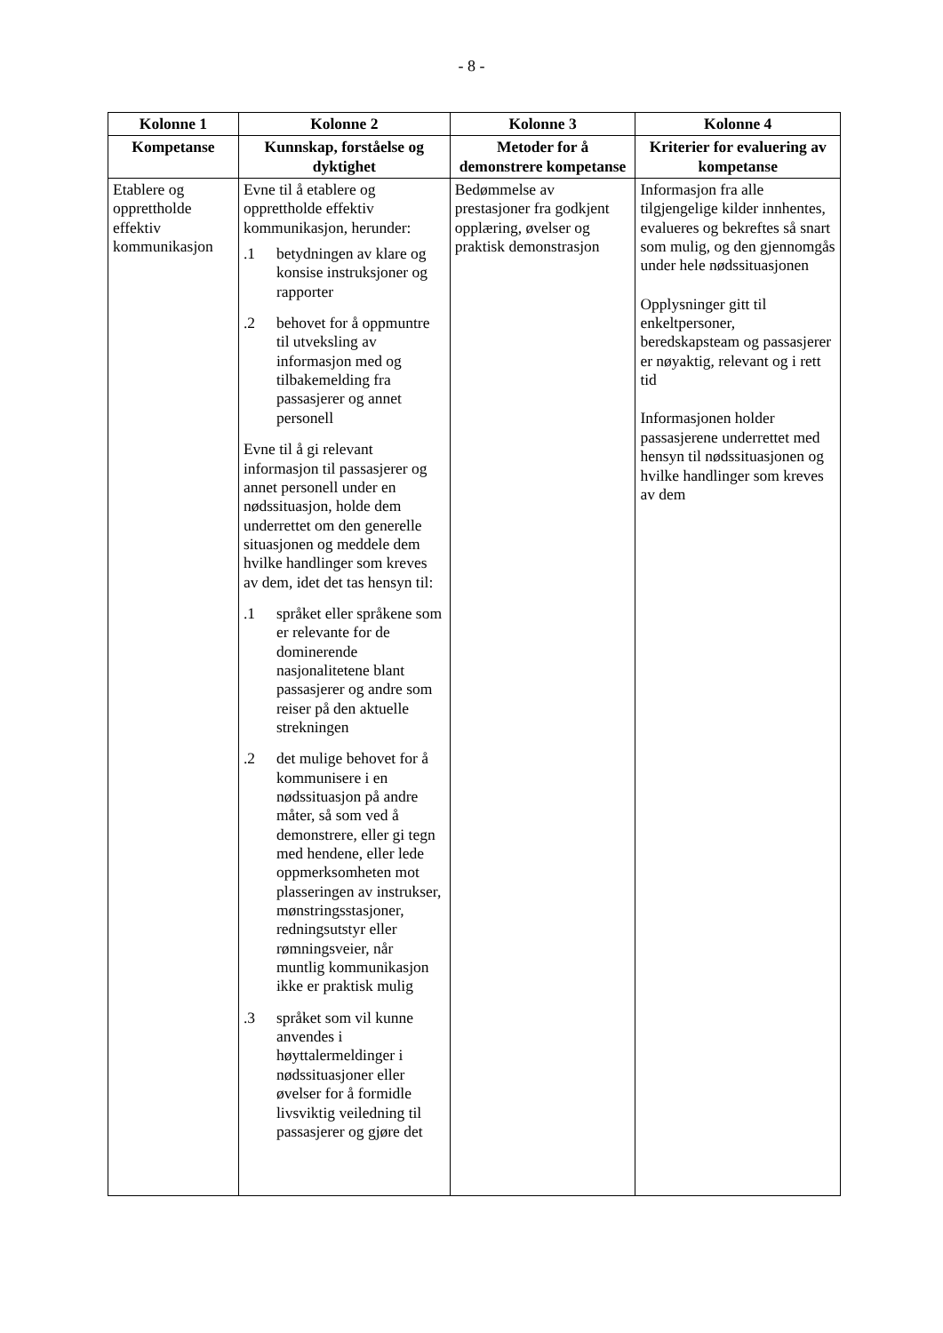- 8 -
| Kolonne 1 | Kolonne 2 | Kolonne 3 | Kolonne 4 |
| --- | --- | --- | --- |
| Kompetanse | Kunnskap, forståelse og dyktighet | Metoder for å demonstrere kompetanse | Kriterier for evaluering av kompetanse |
| Etablere og opprettholde effektiv kommunikasjon | Evne til å etablere og opprettholde effektiv kommunikasjon, herunder: .1 betydningen av klare og konsise instruksjoner og rapporter .2 behovet for å oppmuntre til utveksling av informasjon med og tilbakemelding fra passasjerer og annet personell Evne til å gi relevant informasjon til passasjerer og annet personell under en nødssituasjon, holde dem underrettet om den generelle situasjonen og meddele dem hvilke handlinger som kreves av dem, idet det tas hensyn til: .1 språket eller språkene som er relevante for de dominerende nasjonalitetene blant passasjerer og andre som reiser på den aktuelle strekningen .2 det mulige behovet for å kommunisere i en nødssituasjon på andre måter, så som ved å demonstrere, eller gi tegn med hendene, eller lede oppmerksomheten mot plasseringen av instrukser, mønstringsstasjoner, redningsutstyr eller rømningsveier, når muntlig kommunikasjon ikke er praktisk mulig .3 språket som vil kunne anvendes i høyttalermeldinger i nødssituasjoner eller øvelser for å formidle livsviktig veiledning til passasjerer og gjøre det | Bedømmelse av prestasjoner fra godkjent opplæring, øvelser og praktisk demonstrasjon | Informasjon fra alle tilgjengelige kilder innhentes, evalueres og bekreftes så snart som mulig, og den gjennomgås under hele nødssituasjonen Opplysninger gitt til enkeltpersoner, beredskapsteam og passasjerer er nøyaktig, relevant og i rett tid Informasjonen holder passasjerene underrettet med hensyn til nødssituasjonen og hvilke handlinger som kreves av dem |